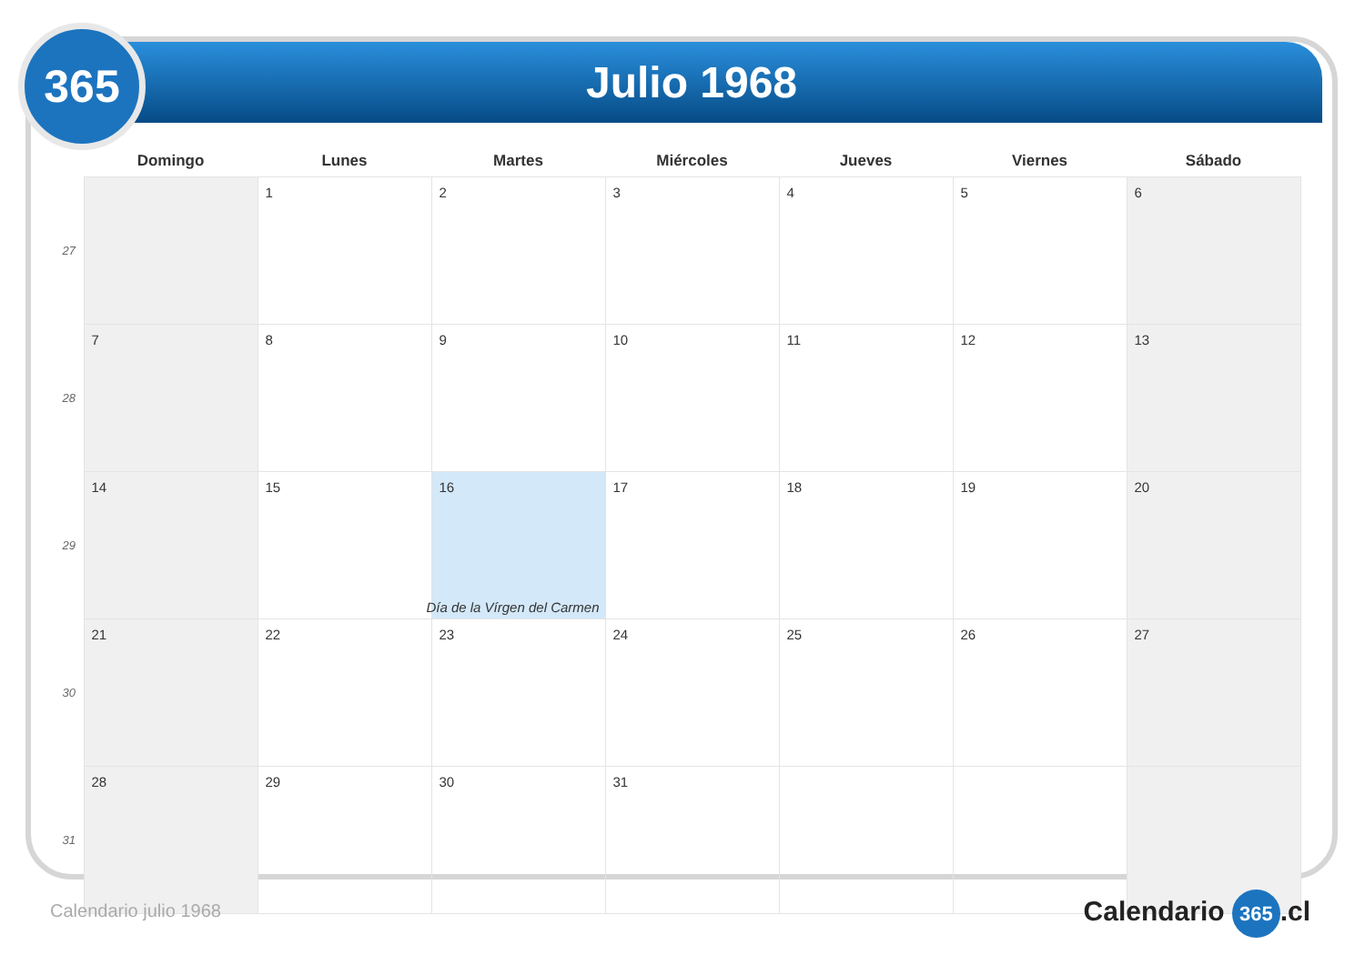365 Julio 1968
| | Domingo | Lunes | Martes | Miércoles | Jueves | Viernes | Sábado |
| --- | --- | --- | --- | --- | --- | --- | --- |
| 27 | | 1 | 2 | 3 | 4 | 5 | 6 |
| 28 | 7 | 8 | 9 | 10 | 11 | 12 | 13 |
| 29 | 14 | 15 | 16 Día de la Vírgen del Carmen | 17 | 18 | 19 | 20 |
| 30 | 21 | 22 | 23 | 24 | 25 | 26 | 27 |
| 31 | 28 | 29 | 30 | 31 | | | |
Calendario julio 1968 Calendario 365.cl